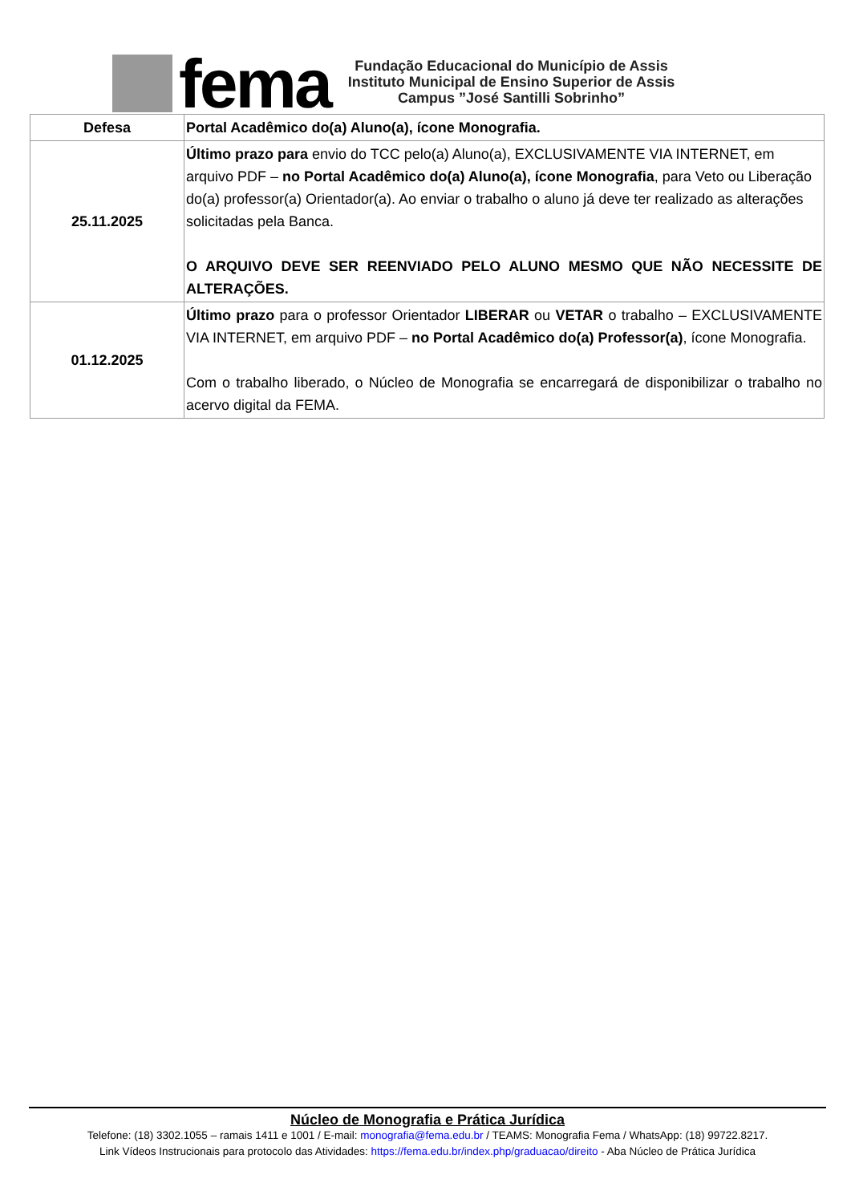fema
Fundação Educacional do Município de Assis
Instituto Municipal de Ensino Superior de Assis
Campus ”José Santilli Sobrinho”
| Defesa | Portal Acadêmico do(a) Aluno(a), ícone Monografia. |
| 25.11.2025 | Último prazo para envio do TCC pelo(a) Aluno(a), EXCLUSIVAMENTE VIA INTERNET, em arquivo PDF – no Portal Acadêmico do(a) Aluno(a), ícone Monografia , para Veto ou Liberação do(a) professor(a) Orientador(a). Ao enviar o trabalho o aluno já deve ter realizado as alterações solicitadas pela Banca. O ARQUIVO DEVE SER REENVIADO PELO ALUNO MESMO QUE NÃO NECESSITE DE ALTERAÇÕES. |
| 01.12.2025 | Último prazo para o professor Orientador LIBERAR ou VETAR o trabalho – EXCLUSIVAMENTE VIA INTERNET, em arquivo PDF – no Portal Acadêmico do(a) Professor(a) , ícone Monografia. Com o trabalho liberado, o Núcleo de Monografia se encarregará de disponibilizar o trabalho no acervo digital da FEMA. |
Núcleo de Monografia e Prática Jurídica
Telefone: (18) 3302.1055 – ramais 1411 e 1001 / E-mail: monografia@fema.edu.br / TEAMS: Monografia Fema / WhatsApp: (18) 99722.8217.
Link Vídeos Instrucionais para protocolo das Atividades: https://fema.edu.br/index.php/graduacao/direito - Aba Núcleo de Prática Jurídica